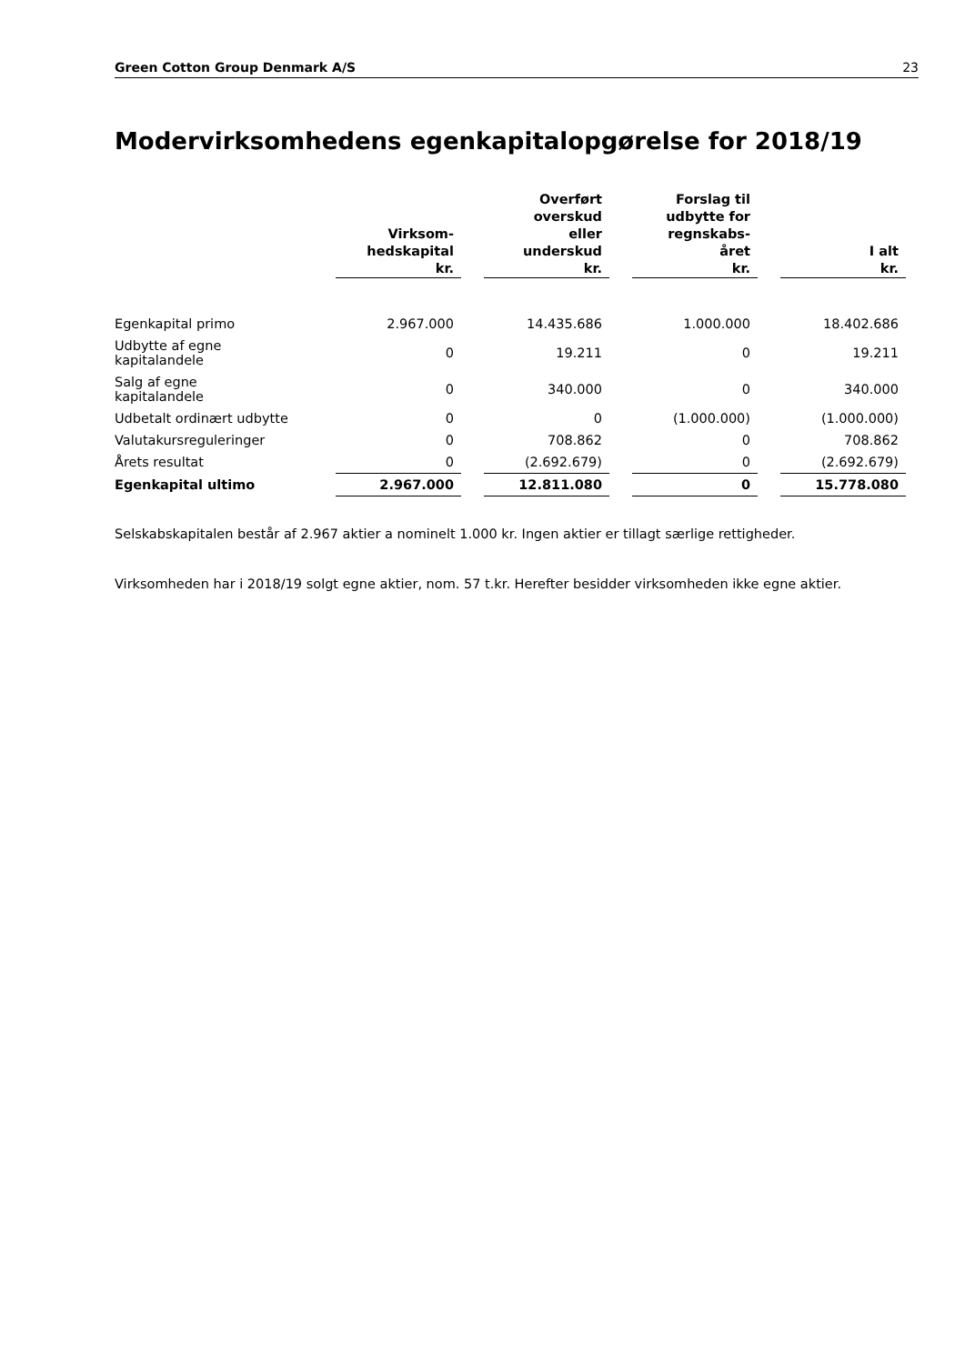Green Cotton Group Denmark A/S 23
Modervirksomhedens egenkapitalopgørelse for 2018/19
| | Virksom- hedskapital kr. | | Overført overskud eller underskud kr. | | Forslag til udbytte for regnskabs- året kr. | | I alt kr. |
| --- | --- | --- | --- | --- | --- | --- | --- |
| Egenkapital primo | 2.967.000 | | 14.435.686 | | 1.000.000 | | 18.402.686 |
| Udbytte af egne kapitalandele | 0 | | 19.211 | | 0 | | 19.211 |
| Salg af egne kapitalandele | 0 | | 340.000 | | 0 | | 340.000 |
| Udbetalt ordinært udbytte | 0 | | 0 | | (1.000.000) | | (1.000.000) |
| Valutakursreguleringer | 0 | | 708.862 | | 0 | | 708.862 |
| Årets resultat | 0 | | (2.692.679) | | 0 | | (2.692.679) |
| Egenkapital ultimo | 2.967.000 | | 12.811.080 | | 0 | | 15.778.080 |
Selskabskapitalen består af 2.967 aktier a nominelt 1.000 kr. Ingen aktier er tillagt særlige rettigheder.
Virksomheden har i 2018/19 solgt egne aktier, nom. 57 t.kr. Herefter besidder virksomheden ikke egne aktier.